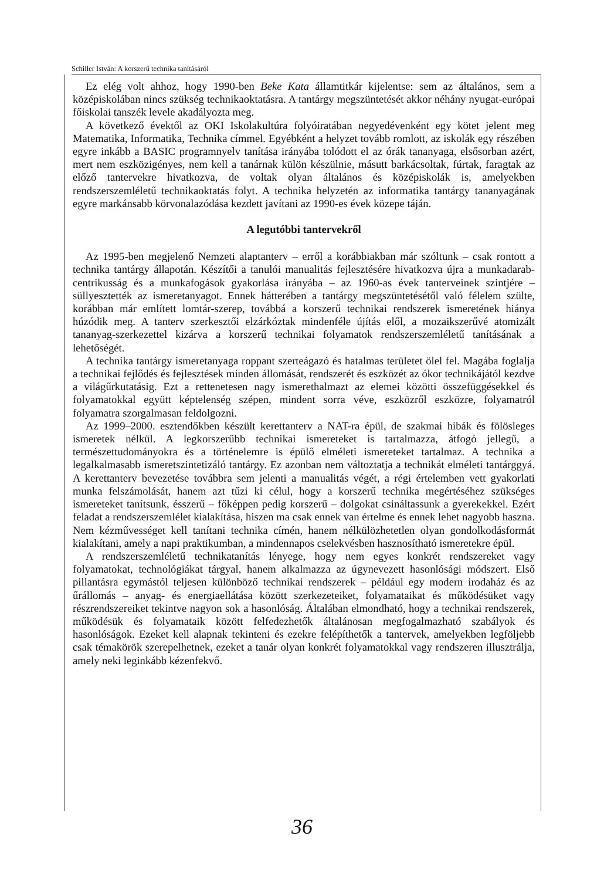Schiller István: A korszerű technika tanításáról
Ez elég volt ahhoz, hogy 1990-ben Beke Kata államtitkár kijelentse: sem az általános, sem a középiskolában nincs szükség technikaoktatásra. A tantárgy megszüntetését akkor néhány nyugat-európai főiskolai tanszék levele akadályozta meg.
A következő évektől az OKI Iskolakultúra folyóiratában negyedévenként egy kötet jelent meg Matematika, Informatika, Technika címmel. Egyébként a helyzet tovább romlott, az iskolák egy részében egyre inkább a BASIC programnyelv tanítása irányába tolódott el az órák tananyaga, elsősorban azért, mert nem eszközigényes, nem kell a tanárnak külön készülnie, másutt barkácsoltak, fúrtak, faragtak az előző tantervekre hivatkozva, de voltak olyan általános és középiskolák is, amelyekben rendszerszemléletű technikaoktatás folyt. A technika helyzetén az informatika tantárgy tananyagának egyre markánsabb körvonalazódása kezdett javítani az 1990-es évek közepe táján.
A legutóbbi tantervekről
Az 1995-ben megjelenő Nemzeti alaptanterv – erről a korábbiakban már szóltunk – csak rontott a technika tantárgy állapotán. Készítői a tanulói manualitás fejlesztésére hivatkozva újra a munkadarab-centrikusság és a munkafogások gyakorlása irányába – az 1960-as évek tanterveinek szintjére – süllyesztették az ismeretanyagot. Ennek hátterében a tantárgy megszüntetésétől való félelem szülte, korábban már említett lomtár-szerep, továbbá a korszerű technikai rendszerek ismeretének hiánya húzódik meg. A tanterv szerkesztői elzárkóztak mindenféle újítás elől, a mozaikszerűvé atomizált tananyag-szerkezettel kizárva a korszerű technikai folyamatok rendszerszemléletű tanításának a lehetőségét.
A technika tantárgy ismeretanyaga roppant szerteágazó és hatalmas területet ölel fel. Magába foglalja a technikai fejlődés és fejlesztések minden állomását, rendszerét és eszközét az ókor technikájától kezdve a világűrkutatásig. Ezt a rettenetesen nagy ismerethalmazt az elemei közötti összefüggésekkel és folyamatokkal együtt képtelenség szépen, mindent sorra véve, eszközről eszközre, folyamatról folyamatra szorgalmasan feldolgozni.
Az 1999–2000. esztendőkben készült kerettanterv a NAT-ra épül, de szakmai hibák és fölösleges ismeretek nélkül. A legkorszerűbb technikai ismereteket is tartalmazza, átfogó jellegű, a természettudományokra és a történelemre is épülő elméleti ismereteket tartalmaz. A technika a legalkalmasabb ismeretszintetizáló tantárgy. Ez azonban nem változtatja a technikát elméleti tantárggyá. A kerettanterv bevezetése továbbra sem jelenti a manualitás végét, a régi értelemben vett gyakorlati munka felszámolását, hanem azt tűzi ki célul, hogy a korszerű technika megértéséhez szükséges ismereteket tanítsunk, ésszerű – főképpen pedig korszerű – dolgokat csináltassunk a gyerekekkel. Ezért feladat a rendszerszemlélet kialakítása, hiszen ma csak ennek van értelme és ennek lehet nagyobb haszna. Nem kézművességet kell tanítani technika címén, hanem nélkülözhetetlen olyan gondolkodásformát kialakítani, amely a napi praktikumban, a mindennapos cselekvésben hasznosítható ismeretekre épül.
A rendszerszemléletű technikatanítás lényege, hogy nem egyes konkrét rendszereket vagy folyamatokat, technológiákat tárgyal, hanem alkalmazza az úgynevezett hasonlósági módszert. Első pillantásra egymástól teljesen különböző technikai rendszerek – például egy modern irodaház és az űrállomás – anyag- és energiaellátása között szerkezeteiket, folyamataikat és működésüket vagy részrendszereiket tekintve nagyon sok a hasonlóság. Általában elmondható, hogy a technikai rendszerek, működésük és folyamataik között felfedezhetők általánosan megfogalmazható szabályok és hasonlóságok. Ezeket kell alapnak tekinteni és ezekre felépíthetők a tantervek, amelyekben legföljebb csak témakörök szerepelhetnek, ezeket a tanár olyan konkrét folyamatokkal vagy rendszeren illusztrálja, amely neki leginkább kézenfekvő.
36